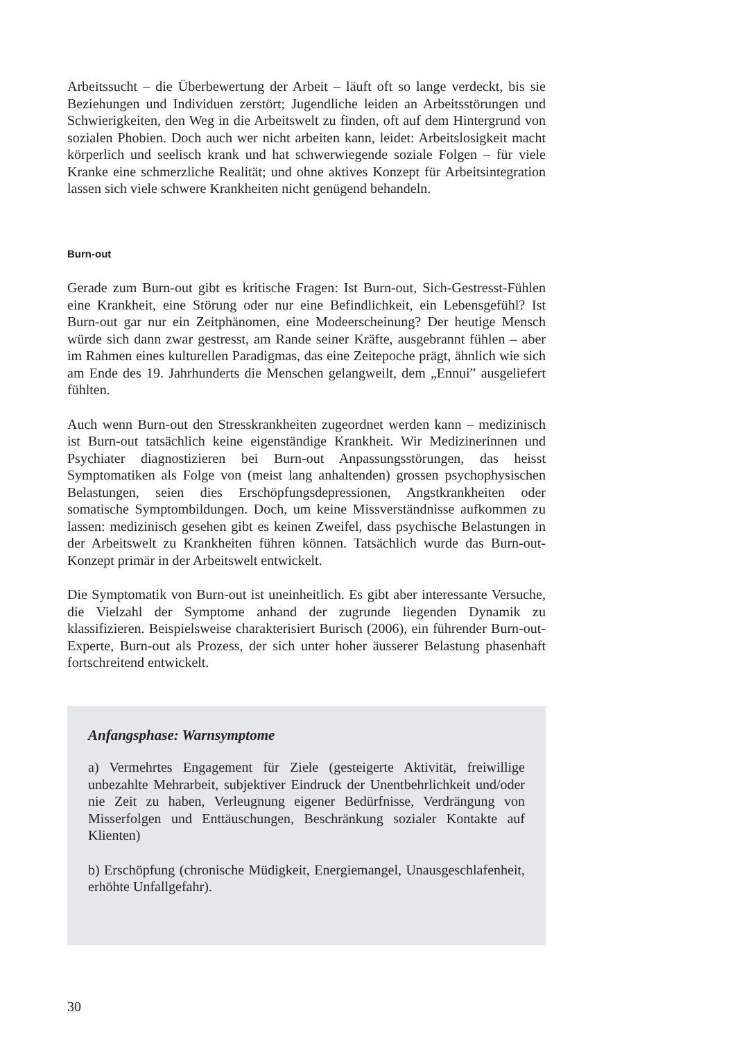Arbeitssucht – die Überbewertung der Arbeit – läuft oft so lange verdeckt, bis sie Beziehungen und Individuen zerstört; Jugendliche leiden an Arbeitsstörungen und Schwierigkeiten, den Weg in die Arbeitswelt zu finden, oft auf dem Hintergrund von sozialen Phobien. Doch auch wer nicht arbeiten kann, leidet: Arbeitslosigkeit macht körperlich und seelisch krank und hat schwerwiegende soziale Folgen – für viele Kranke eine schmerzliche Realität; und ohne aktives Konzept für Arbeitsintegration lassen sich viele schwere Krankheiten nicht genügend behandeln.
Burn-out
Gerade zum Burn-out gibt es kritische Fragen: Ist Burn-out, Sich-Gestresst-Fühlen eine Krankheit, eine Störung oder nur eine Befindlichkeit, ein Lebensgefühl? Ist Burn-out gar nur ein Zeitphänomen, eine Modeerscheinung? Der heutige Mensch würde sich dann zwar gestresst, am Rande seiner Kräfte, ausgebrannt fühlen – aber im Rahmen eines kulturellen Paradigmas, das eine Zeitepoche prägt, ähnlich wie sich am Ende des 19. Jahrhunderts die Menschen gelangweilt, dem „Ennui” ausgeliefert fühlten.
Auch wenn Burn-out den Stresskrankheiten zugeordnet werden kann – medizinisch ist Burn-out tatsächlich keine eigenständige Krankheit. Wir Medizinerinnen und Psychiater diagnostizieren bei Burn-out Anpassungsstörungen, das heisst Symptomatiken als Folge von (meist lang anhaltenden) grossen psychophysischen Belastungen, seien dies Erschöpfungsdepressionen, Angstkrankheiten oder somatische Symptombildungen. Doch, um keine Missverständnisse aufkommen zu lassen: medizinisch gesehen gibt es keinen Zweifel, dass psychische Belastungen in der Arbeitswelt zu Krankheiten führen können. Tatsächlich wurde das Burn-out-Konzept primär in der Arbeitswelt entwickelt.
Die Symptomatik von Burn-out ist uneinheitlich. Es gibt aber interessante Versuche, die Vielzahl der Symptome anhand der zugrunde liegenden Dynamik zu klassifizieren. Beispielsweise charakterisiert Burisch (2006), ein führender Burn-out-Experte, Burn-out als Prozess, der sich unter hoher äusserer Belastung phasenhaft fortschreitend entwickelt.
Anfangsphase: Warnsymptome
a) Vermehrtes Engagement für Ziele (gesteigerte Aktivität, freiwillige unbezahlte Mehrarbeit, subjektiver Eindruck der Unentbehrlichkeit und/oder nie Zeit zu haben, Verleugnung eigener Bedürfnisse, Verdrängung von Misserfolgen und Enttäuschungen, Beschränkung sozialer Kontakte auf Klienten)
b) Erschöpfung (chronische Müdigkeit, Energiemangel, Unausgeschlafenheit, erhöhte Unfallgefahr).
30